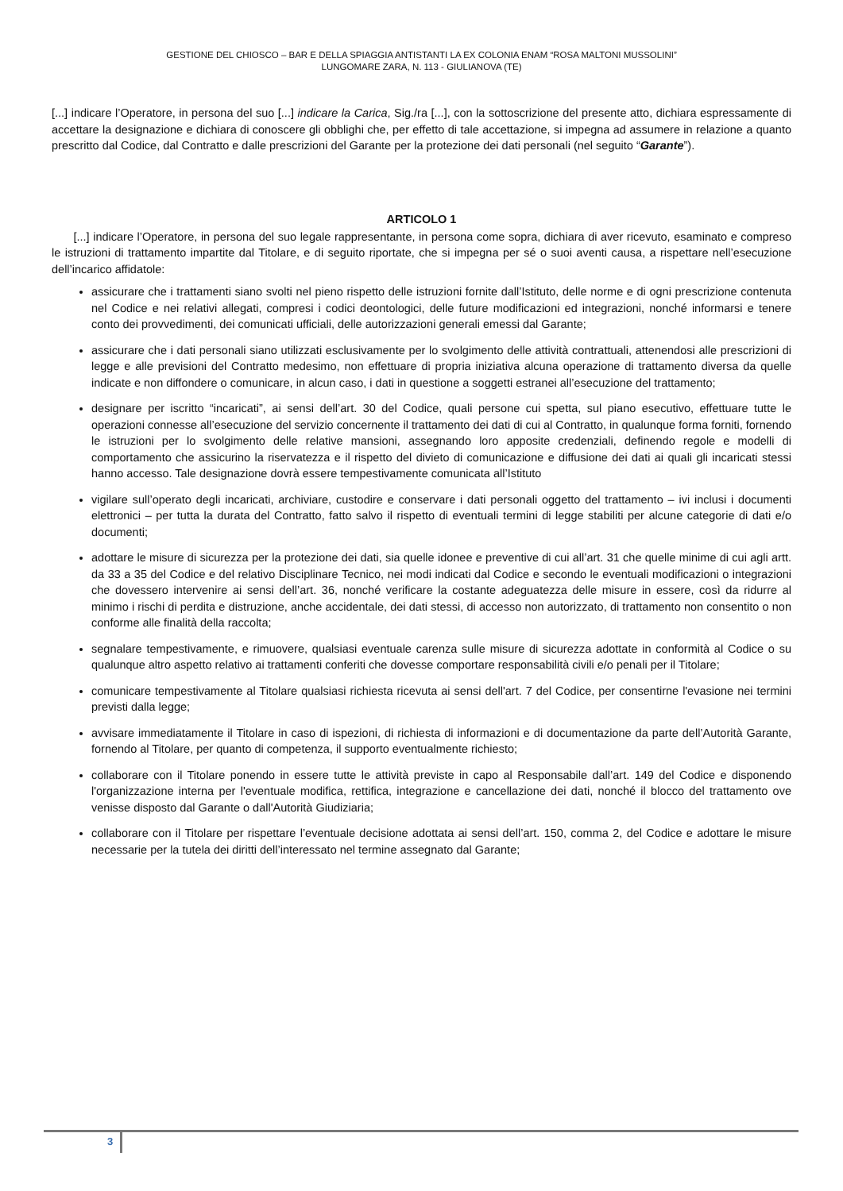GESTIONE DEL CHIOSCO – BAR E DELLA SPIAGGIA ANTISTANTI LA EX COLONIA ENAM “ROSA MALTONI MUSSOLINI”
LUNGOMARE ZARA, N. 113 - GIULIANOVA (TE)
[...] indicare l’Operatore, in persona del suo [...] indicare la Carica, Sig./ra [...], con la sottoscrizione del presente atto, dichiara espressamente di accettare la designazione e dichiara di conoscere gli obblighi che, per effetto di tale accettazione, si impegna ad assumere in relazione a quanto prescritto dal Codice, dal Contratto e dalle prescrizioni del Garante per la protezione dei dati personali (nel seguito “Garante”).
ARTICOLO 1
[...] indicare l’Operatore, in persona del suo legale rappresentante, in persona come sopra, dichiara di aver ricevuto, esaminato e compreso le istruzioni di trattamento impartite dal Titolare, e di seguito riportate, che si impegna per sé o suoi aventi causa, a rispettare nell’esecuzione dell’incarico affidatole:
assicurare che i trattamenti siano svolti nel pieno rispetto delle istruzioni fornite dall’Istituto, delle norme e di ogni prescrizione contenuta nel Codice e nei relativi allegati, compresi i codici deontologici, delle future modificazioni ed integrazioni, nonché informarsi e tenere conto dei provvedimenti, dei comunicati ufficiali, delle autorizzazioni generali emessi dal Garante;
assicurare che i dati personali siano utilizzati esclusivamente per lo svolgimento delle attività contrattuali, attenendosi alle prescrizioni di legge e alle previsioni del Contratto medesimo, non effettuare di propria iniziativa alcuna operazione di trattamento diversa da quelle indicate e non diffondere o comunicare, in alcun caso, i dati in questione a soggetti estranei all’esecuzione del trattamento;
designare per iscritto “incaricati”, ai sensi dell’art. 30 del Codice, quali persone cui spetta, sul piano esecutivo, effettuare tutte le operazioni connesse all’esecuzione del servizio concernente il trattamento dei dati di cui al Contratto, in qualunque forma forniti, fornendo le istruzioni per lo svolgimento delle relative mansioni, assegnando loro apposite credenziali, definendo regole e modelli di comportamento che assicurino la riservatezza e il rispetto del divieto di comunicazione e diffusione dei dati ai quali gli incaricati stessi hanno accesso. Tale designazione dovrà essere tempestivamente comunicata all’Istituto
vigilare sull’operato degli incaricati, archiviare, custodire e conservare i dati personali oggetto del trattamento – ivi inclusi i documenti elettronici – per tutta la durata del Contratto, fatto salvo il rispetto di eventuali termini di legge stabiliti per alcune categorie di dati e/o documenti;
adottare le misure di sicurezza per la protezione dei dati, sia quelle idonee e preventive di cui all’art. 31 che quelle minime di cui agli artt. da 33 a 35 del Codice e del relativo Disciplinare Tecnico, nei modi indicati dal Codice e secondo le eventuali modificazioni o integrazioni che dovessero intervenire ai sensi dell’art. 36, nonché verificare la costante adeguatezza delle misure in essere, così da ridurre al minimo i rischi di perdita e distruzione, anche accidentale, dei dati stessi, di accesso non autorizzato, di trattamento non consentito o non conforme alle finalità della raccolta;
segnalare tempestivamente, e rimuovere, qualsiasi eventuale carenza sulle misure di sicurezza adottate in conformità al Codice o su qualunque altro aspetto relativo ai trattamenti conferiti che dovesse comportare responsabilità civili e/o penali per il Titolare;
comunicare tempestivamente al Titolare qualsiasi richiesta ricevuta ai sensi dell'art. 7 del Codice, per consentirne l'evasione nei termini previsti dalla legge;
avvisare immediatamente il Titolare in caso di ispezioni, di richiesta di informazioni e di documentazione da parte dell’Autorità Garante, fornendo al Titolare, per quanto di competenza, il supporto eventualmente richiesto;
collaborare con il Titolare ponendo in essere tutte le attività previste in capo al Responsabile dall’art. 149 del Codice e disponendo l'organizzazione interna per l'eventuale modifica, rettifica, integrazione e cancellazione dei dati, nonché il blocco del trattamento ove venisse disposto dal Garante o dall'Autorità Giudiziaria;
collaborare con il Titolare per rispettare l’eventuale decisione adottata ai sensi dell’art. 150, comma 2, del Codice e adottare le misure necessarie per la tutela dei diritti dell’interessato nel termine assegnato dal Garante;
3